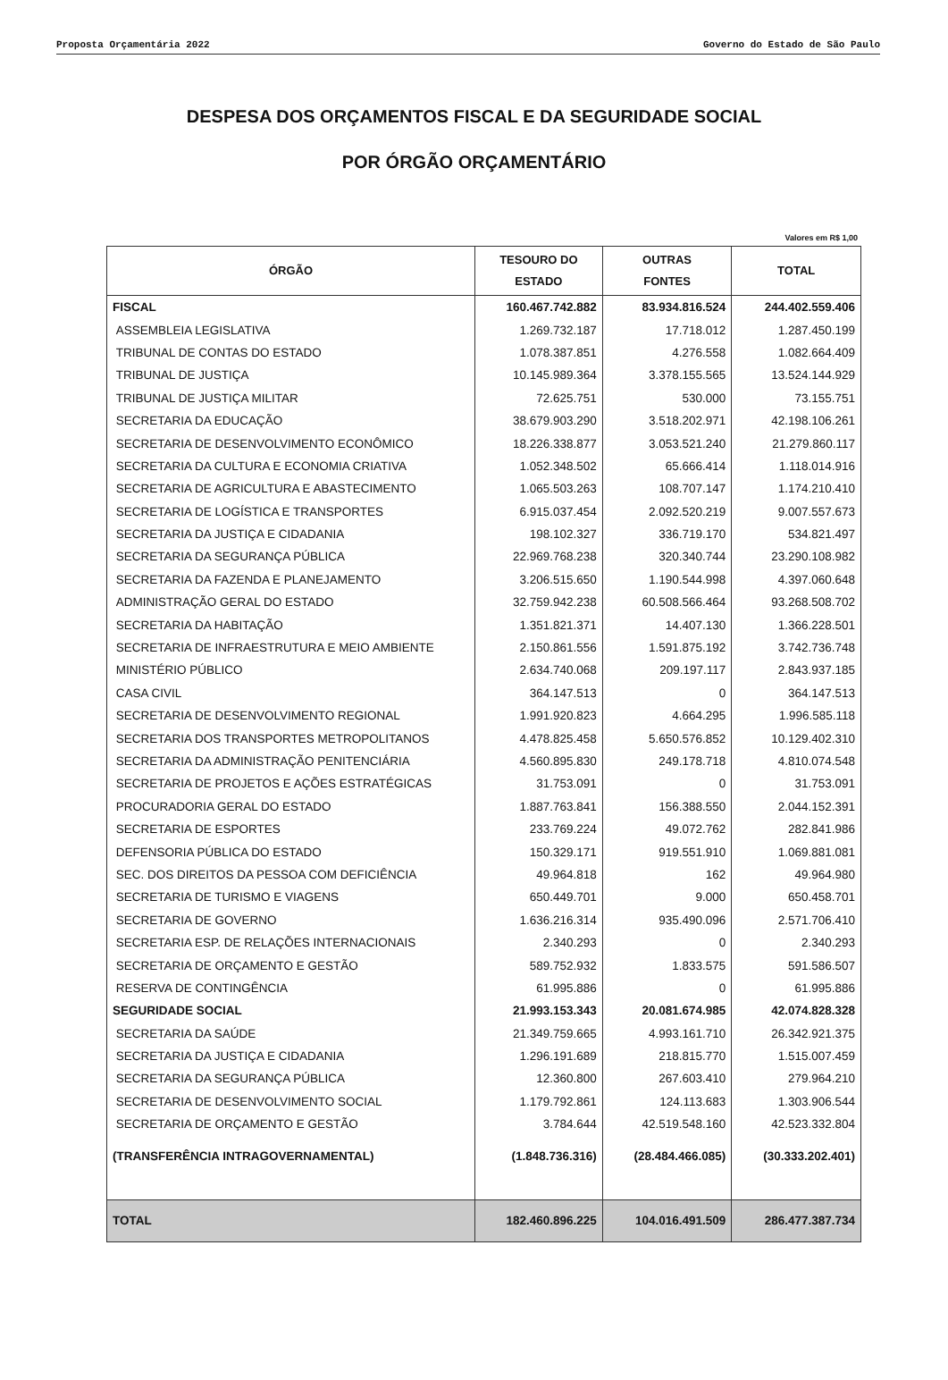Proposta Orçamentária 2022 Governo do Estado de São Paulo
DESPESA DOS ORÇAMENTOS FISCAL E DA SEGURIDADE SOCIAL
POR ÓRGÃO ORÇAMENTÁRIO
Valores em R$ 1,00
| ÓRGÃO | TESOURO DO ESTADO | OUTRAS FONTES | TOTAL |
| --- | --- | --- | --- |
| FISCAL | 160.467.742.882 | 83.934.816.524 | 244.402.559.406 |
| ASSEMBLEIA LEGISLATIVA | 1.269.732.187 | 17.718.012 | 1.287.450.199 |
| TRIBUNAL DE CONTAS DO ESTADO | 1.078.387.851 | 4.276.558 | 1.082.664.409 |
| TRIBUNAL DE JUSTIÇA | 10.145.989.364 | 3.378.155.565 | 13.524.144.929 |
| TRIBUNAL DE JUSTIÇA MILITAR | 72.625.751 | 530.000 | 73.155.751 |
| SECRETARIA DA EDUCAÇÃO | 38.679.903.290 | 3.518.202.971 | 42.198.106.261 |
| SECRETARIA DE DESENVOLVIMENTO ECONÔMICO | 18.226.338.877 | 3.053.521.240 | 21.279.860.117 |
| SECRETARIA DA CULTURA E ECONOMIA CRIATIVA | 1.052.348.502 | 65.666.414 | 1.118.014.916 |
| SECRETARIA DE AGRICULTURA E ABASTECIMENTO | 1.065.503.263 | 108.707.147 | 1.174.210.410 |
| SECRETARIA DE LOGÍSTICA E TRANSPORTES | 6.915.037.454 | 2.092.520.219 | 9.007.557.673 |
| SECRETARIA DA JUSTIÇA E CIDADANIA | 198.102.327 | 336.719.170 | 534.821.497 |
| SECRETARIA DA SEGURANÇA PÚBLICA | 22.969.768.238 | 320.340.744 | 23.290.108.982 |
| SECRETARIA DA FAZENDA E PLANEJAMENTO | 3.206.515.650 | 1.190.544.998 | 4.397.060.648 |
| ADMINISTRAÇÃO GERAL DO ESTADO | 32.759.942.238 | 60.508.566.464 | 93.268.508.702 |
| SECRETARIA DA HABITAÇÃO | 1.351.821.371 | 14.407.130 | 1.366.228.501 |
| SECRETARIA DE INFRAESTRUTURA E MEIO AMBIENTE | 2.150.861.556 | 1.591.875.192 | 3.742.736.748 |
| MINISTÉRIO PÚBLICO | 2.634.740.068 | 209.197.117 | 2.843.937.185 |
| CASA CIVIL | 364.147.513 | 0 | 364.147.513 |
| SECRETARIA DE DESENVOLVIMENTO REGIONAL | 1.991.920.823 | 4.664.295 | 1.996.585.118 |
| SECRETARIA DOS TRANSPORTES METROPOLITANOS | 4.478.825.458 | 5.650.576.852 | 10.129.402.310 |
| SECRETARIA DA ADMINISTRAÇÃO PENITENCIÁRIA | 4.560.895.830 | 249.178.718 | 4.810.074.548 |
| SECRETARIA DE PROJETOS E AÇÕES ESTRATÉGICAS | 31.753.091 | 0 | 31.753.091 |
| PROCURADORIA GERAL DO ESTADO | 1.887.763.841 | 156.388.550 | 2.044.152.391 |
| SECRETARIA DE ESPORTES | 233.769.224 | 49.072.762 | 282.841.986 |
| DEFENSORIA PÚBLICA DO ESTADO | 150.329.171 | 919.551.910 | 1.069.881.081 |
| SEC. DOS DIREITOS DA PESSOA COM DEFICIÊNCIA | 49.964.818 | 162 | 49.964.980 |
| SECRETARIA DE TURISMO E VIAGENS | 650.449.701 | 9.000 | 650.458.701 |
| SECRETARIA DE GOVERNO | 1.636.216.314 | 935.490.096 | 2.571.706.410 |
| SECRETARIA ESP. DE RELAÇÕES INTERNACIONAIS | 2.340.293 | 0 | 2.340.293 |
| SECRETARIA DE ORÇAMENTO E GESTÃO | 589.752.932 | 1.833.575 | 591.586.507 |
| RESERVA DE CONTINGÊNCIA | 61.995.886 | 0 | 61.995.886 |
| SEGURIDADE SOCIAL | 21.993.153.343 | 20.081.674.985 | 42.074.828.328 |
| SECRETARIA DA SAÚDE | 21.349.759.665 | 4.993.161.710 | 26.342.921.375 |
| SECRETARIA DA JUSTIÇA E CIDADANIA | 1.296.191.689 | 218.815.770 | 1.515.007.459 |
| SECRETARIA DA SEGURANÇA PÚBLICA | 12.360.800 | 267.603.410 | 279.964.210 |
| SECRETARIA DE DESENVOLVIMENTO SOCIAL | 1.179.792.861 | 124.113.683 | 1.303.906.544 |
| SECRETARIA DE ORÇAMENTO E GESTÃO | 3.784.644 | 42.519.548.160 | 42.523.332.804 |
| (TRANSFERÊNCIA INTRAGOVERNAMENTAL) | (1.848.736.316) | (28.484.466.085) | (30.333.202.401) |
| TOTAL | 182.460.896.225 | 104.016.491.509 | 286.477.387.734 |